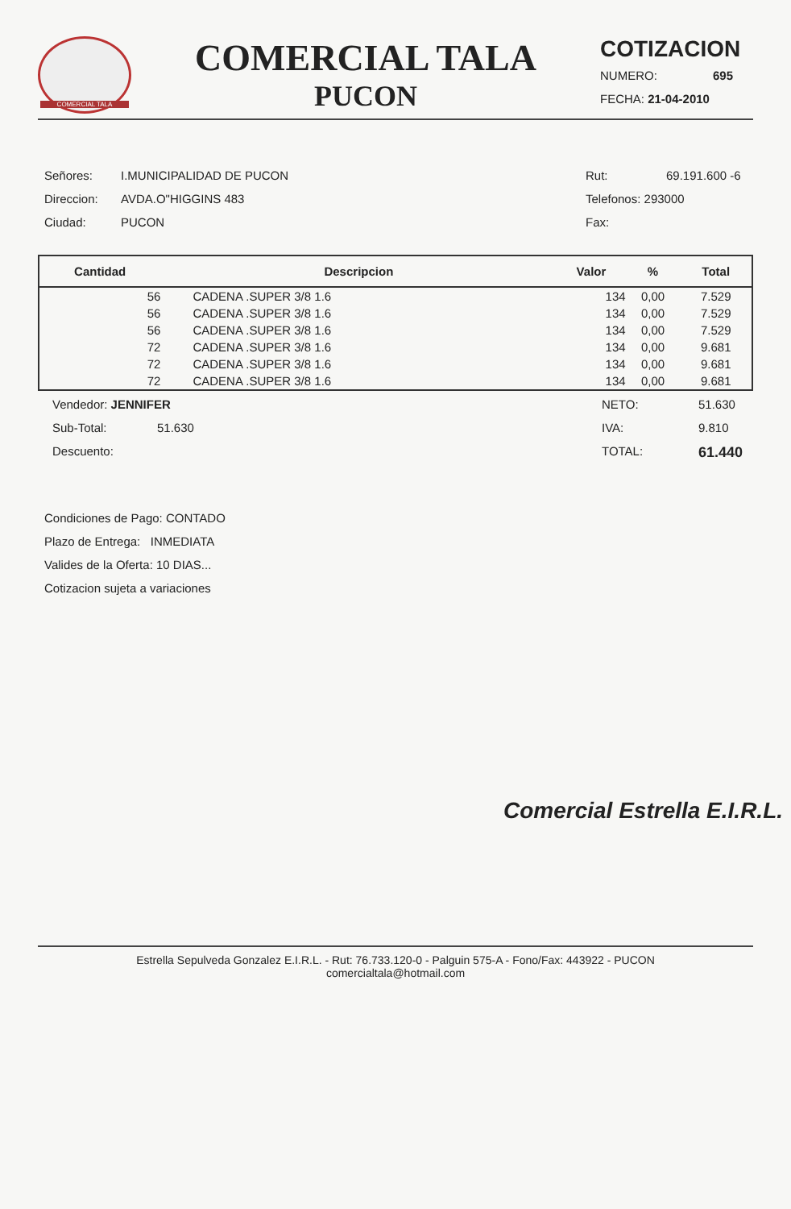COMERCIAL TALA
COMERCIAL TALA
PUCON
COTIZACION
NUMERO: 695
FECHA: 21-04-2010
Señores: I.MUNICIPALIDAD DE PUCON
Direccion: AVDA.O"HIGGINS 483
Ciudad: PUCON
Rut: 69.191.600 -6
Telefonos: 293000
Fax:
| Cantidad | Descripcion | Valor | % | Total |
| --- | --- | --- | --- | --- |
| 56 | CADENA .SUPER 3/8 1.6 | 134 | 0,00 | 7.529 |
| 56 | CADENA .SUPER 3/8 1.6 | 134 | 0,00 | 7.529 |
| 56 | CADENA .SUPER 3/8 1.6 | 134 | 0,00 | 7.529 |
| 72 | CADENA .SUPER 3/8 1.6 | 134 | 0,00 | 9.681 |
| 72 | CADENA .SUPER 3/8 1.6 | 134 | 0,00 | 9.681 |
| 72 | CADENA .SUPER 3/8 1.6 | 134 | 0,00 | 9.681 |
Vendedor: JENNIFER
Sub-Total: 51.630
Descuento:
NETO: 51.630
IVA: 9.810
TOTAL: 61.440
Condiciones de Pago: CONTADO
Plazo de Entrega: INMEDIATA
Valides de la Oferta: 10 DIAS...
Cotizacion sujeta a variaciones
Comercial Estrella E.I.R.L.
Estrella Sepulveda Gonzalez E.I.R.L. - Rut: 76.733.120-0 - Palguin 575-A - Fono/Fax: 443922 - PUCON
comercialtala@hotmail.com